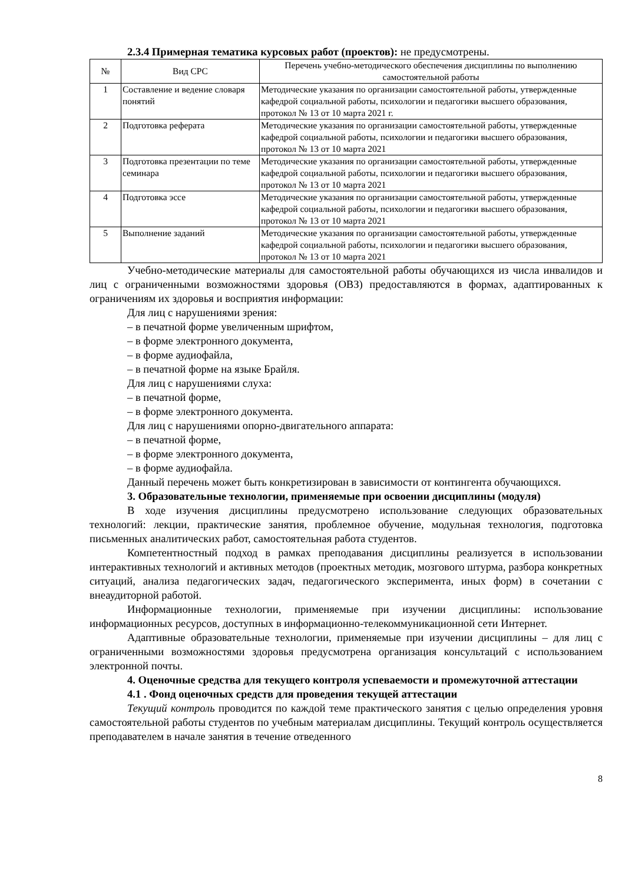2.3.4 Примерная тематика курсовых работ (проектов): не предусмотрены.
| № | Вид СРС | Перечень учебно-методического обеспечения дисциплины по выполнению самостоятельной работы |
| --- | --- | --- |
| 1 | Составление и ведение словаря понятий | Методические указания по организации самостоятельной работы, утвержденные кафедрой социальной работы, психологии и педагогики высшего образования, протокол № 13 от 10 марта 2021 г. |
| 2 | Подготовка реферата | Методические указания по организации самостоятельной работы, утвержденные кафедрой социальной работы, психологии и педагогики высшего образования, протокол № 13 от 10 марта 2021 |
| 3 | Подготовка презентации по теме семинара | Методические указания по организации самостоятельной работы, утвержденные кафедрой социальной работы, психологии и педагогики высшего образования, протокол № 13 от 10 марта 2021 |
| 4 | Подготовка эссе | Методические указания по организации самостоятельной работы, утвержденные кафедрой социальной работы, психологии и педагогики высшего образования, протокол № 13 от 10 марта 2021 |
| 5 | Выполнение заданий | Методические указания по организации самостоятельной работы, утвержденные кафедрой социальной работы, психологии и педагогики высшего образования, протокол № 13 от 10 марта 2021 |
Учебно-методические материалы для самостоятельной работы обучающихся из числа инвалидов и лиц с ограниченными возможностями здоровья (ОВЗ) предоставляются в формах, адаптированных к ограничениям их здоровья и восприятия информации:
Для лиц с нарушениями зрения:
– в печатной форме увеличенным шрифтом,
– в форме электронного документа,
– в форме аудиофайла,
– в печатной форме на языке Брайля.
Для лиц с нарушениями слуха:
– в печатной форме,
– в форме электронного документа.
Для лиц с нарушениями опорно-двигательного аппарата:
– в печатной форме,
– в форме электронного документа,
– в форме аудиофайла.
Данный перечень может быть конкретизирован в зависимости от контингента обучающихся.
3. Образовательные технологии, применяемые при освоении дисциплины (модуля)
В ходе изучения дисциплины предусмотрено использование следующих образовательных технологий: лекции, практические занятия, проблемное обучение, модульная технология, подготовка письменных аналитических работ, самостоятельная работа студентов.
Компетентностный подход в рамках преподавания дисциплины реализуется в использовании интерактивных технологий и активных методов (проектных методик, мозгового штурма, разбора конкретных ситуаций, анализа педагогических задач, педагогического эксперимента, иных форм) в сочетании с внеаудиторной работой.
Информационные технологии, применяемые при изучении дисциплины: использование информационных ресурсов, доступных в информационно-телекоммуникационной сети Интернет.
Адаптивные образовательные технологии, применяемые при изучении дисциплины – для лиц с ограниченными возможностями здоровья предусмотрена организация консультаций с использованием электронной почты.
4. Оценочные средства для текущего контроля успеваемости и промежуточной аттестации
4.1 . Фонд оценочных средств для проведения текущей аттестации
Текущий контроль проводится по каждой теме практического занятия с целью определения уровня самостоятельной работы студентов по учебным материалам дисциплины. Текущий контроль осуществляется преподавателем в начале занятия в течение отведенного
8